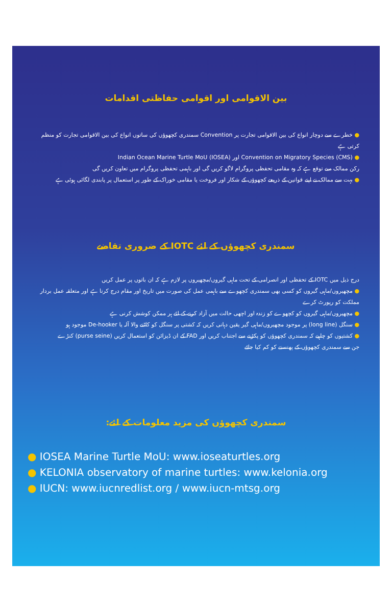بین الاقوامی اور اقوامی حفاظتی اقدامات
● خطرے سے دوچار انواع کی بین الاقوامی تجارت پر Convention سمندری کچھوؤں کی ساتوں انواع کی بین الاقوامی تجارت کو منظم کرتی ہے
● Convention on Migratory Species (CMS) اور Indian Ocean Marine Turtle MoU (IOSEA)
رکن ممالک سے توقع ہے کہ وہ مقامی تحفظی پروگرام لاگو کریں گی اور باہمی تحفظی پروگرام میں تعاون کریں گی
● بہت سے ممالک نے اپنے قوانین کے ذریعے کچھوؤں کے شکار اور فروخت یا مقامی خوراک کے طور پر استعمال پر پابندی لگائی ہوئی ہے
سمندری کچھوؤں کے لئے IOTC کے ضروری تقاضے
درج ذیل میں IOTC کے تحفظی اور انصرامی کے تحت ماہی گیروں/مچھیروں پر لازم ہے کہ ان باتوں پر عمل کریں
● مچھیروں/ماہی گیروں کو کسی بھی سمندری کچھوے سے باہمی عمل کی صورت میں تاریخ اور مقام درج کرنا ہے اور متعلقہ عمل بردار مملکت کو رپورٹ کرے
● مچھیروں/ماہی گیروں کو کچھوے کو زندہ اور اچھی حالت میں آزاد کرنے کے لئے ہر ممکن کوشش کرنی ہے
● سنگل (long line) پر موجود مچھیروں/ماہی گیر یقین دہانی کریں کہ کشتی پر سنگل کو کاٹنے والا آلہ یا De-hooker موجود ہو
● کشتیوں کو چاہیے کہ سمندری کچھوؤں کو پکڑنے سے اجتناب کریں اور FAD کے ان ڈیزائن کو استعمال کریں (purse seine) کنڑے
جن سے سمندری کچھوؤں کے پھنسنے کو کم کیا جائے
سمندری کچھوؤں کی مزید معلومات کے لئے:
● IOSEA Marine Turtle MoU: www.ioseaturtles.org
● KELONIA observatory of marine turtles: www.kelonia.org
● IUCN: www.iucnredlist.org / www.iucn-mtsg.org